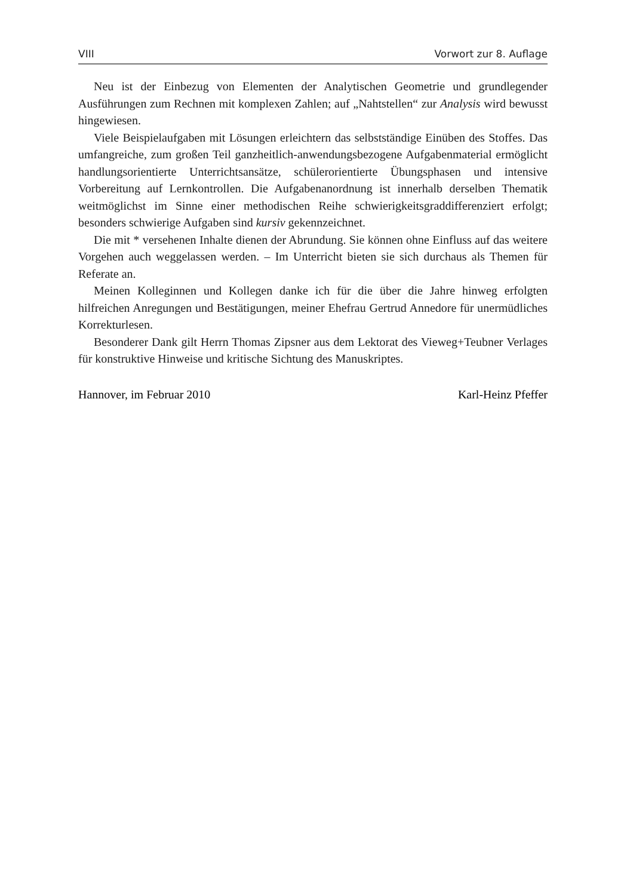VIII Vorwort zur 8. Auflage
Neu ist der Einbezug von Elementen der Analytischen Geometrie und grundlegender Ausführungen zum Rechnen mit komplexen Zahlen; auf „Nahtstellen“ zur Analysis wird bewusst hingewiesen.
Viele Beispielaufgaben mit Lösungen erleichtern das selbstständige Einüben des Stoffes. Das umfangreiche, zum großen Teil ganzheitlich-anwendungsbezogene Aufgabenmaterial ermöglicht handlungsorientierte Unterrichtsansätze, schülerorientierte Übungsphasen und intensive Vorbereitung auf Lernkontrollen. Die Aufgabenanordnung ist innerhalb derselben Thematik weitmöglichst im Sinne einer methodischen Reihe schwierigkeitsgraddifferenziert erfolgt; besonders schwierige Aufgaben sind kursiv gekennzeichnet.
Die mit * versehenen Inhalte dienen der Abrundung. Sie können ohne Einfluss auf das weitere Vorgehen auch weggelassen werden. – Im Unterricht bieten sie sich durchaus als Themen für Referate an.
Meinen Kolleginnen und Kollegen danke ich für die über die Jahre hinweg erfolgten hilfreichen Anregungen und Bestätigungen, meiner Ehefrau Gertrud Annedore für unermüdliches Korrekturlesen.
Besonderer Dank gilt Herrn Thomas Zipsner aus dem Lektorat des Vieweg+Teubner Verlages für konstruktive Hinweise und kritische Sichtung des Manuskriptes.
Hannover, im Februar 2010 Karl-Heinz Pfeffer